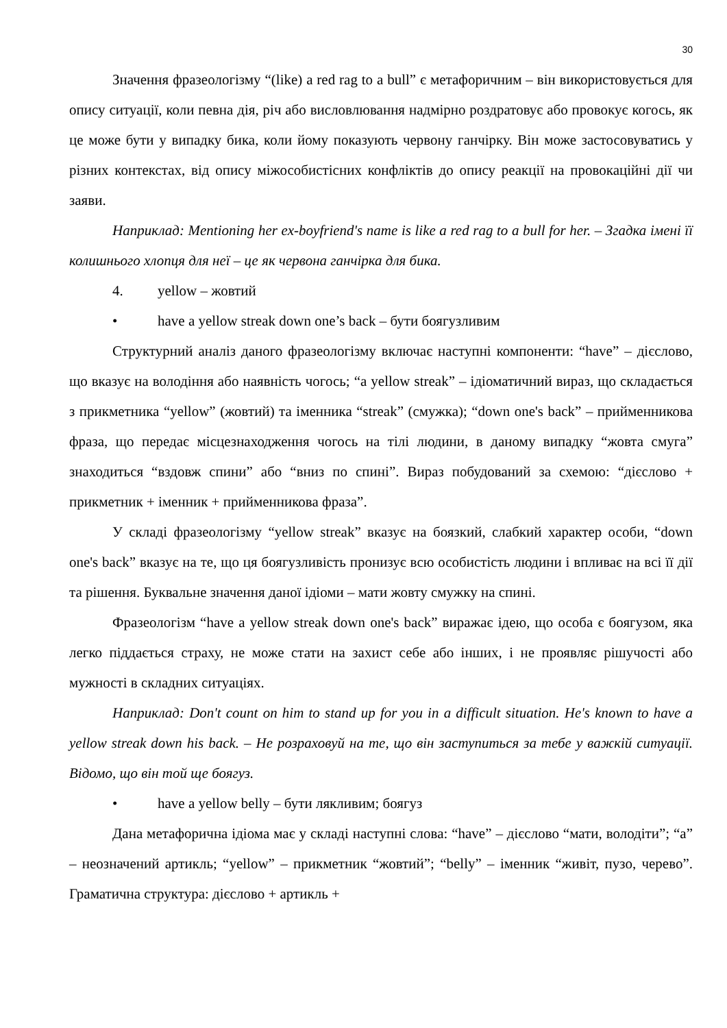30
Значення фразеологізму “(like) a red rag to a bull” є метафоричним – він використовується для опису ситуації, коли певна дія, річ або висловлювання надмірно роздратовує або провокує когось, як це може бути у випадку бика, коли йому показують червону ганчірку. Він може застосовуватись у різних контекстах, від опису міжособистісних конфліктів до опису реакції на провокаційні дії чи заяви.
Наприклад: Mentioning her ex-boyfriend's name is like a red rag to a bull for her. – Згадка імені її колишнього хлопця для неї – це як червона ганчірка для бика.
4. yellow – жовтий
• have a yellow streak down one’s back – бути боягузливим
Структурний аналіз даного фразеологізму включає наступні компоненти: “have” – дієслово, що вказує на володіння або наявність чогось; “a yellow streak” – ідіоматичний вираз, що складається з прикметника “yellow” (жовтий) та іменника “streak” (смужка); “down one's back” – прийменникова фраза, що передає місцезнаходження чогось на тілі людини, в даному випадку “жовта смуга” знаходиться “вздовж спини” або “вниз по спині”. Вираз побудований за схемою: “дієслово + прикметник + іменник + прийменникова фраза”.
У складі фразеологізму “yellow streak” вказує на боязкий, слабкий характер особи, “down one's back” вказує на те, що ця боягузливість пронизує всю особистість людини і впливає на всі її дії та рішення. Буквальне значення даної ідіоми – мати жовту смужку на спині.
Фразеологізм “have a yellow streak down one's back” виражає ідею, що особа є боягузом, яка легко піддається страху, не може стати на захист себе або інших, і не проявляє рішучості або мужності в складних ситуаціях.
Наприклад: Don't count on him to stand up for you in a difficult situation. He's known to have a yellow streak down his back. – Не розраховуй на те, що він заступиться за тебе у важкій ситуації. Відомо, що він той ще боягуз.
• have a yellow belly – бути лякливим; боягуз
Дана метафорична ідіома має у складі наступні слова: “have” – дієслово “мати, володіти”; “a” – неозначений артикль; “yellow” – прикметник “жовтий”; “belly” – іменник “живіт, пузо, черево”. Граматична структура: дієслово + артикль +